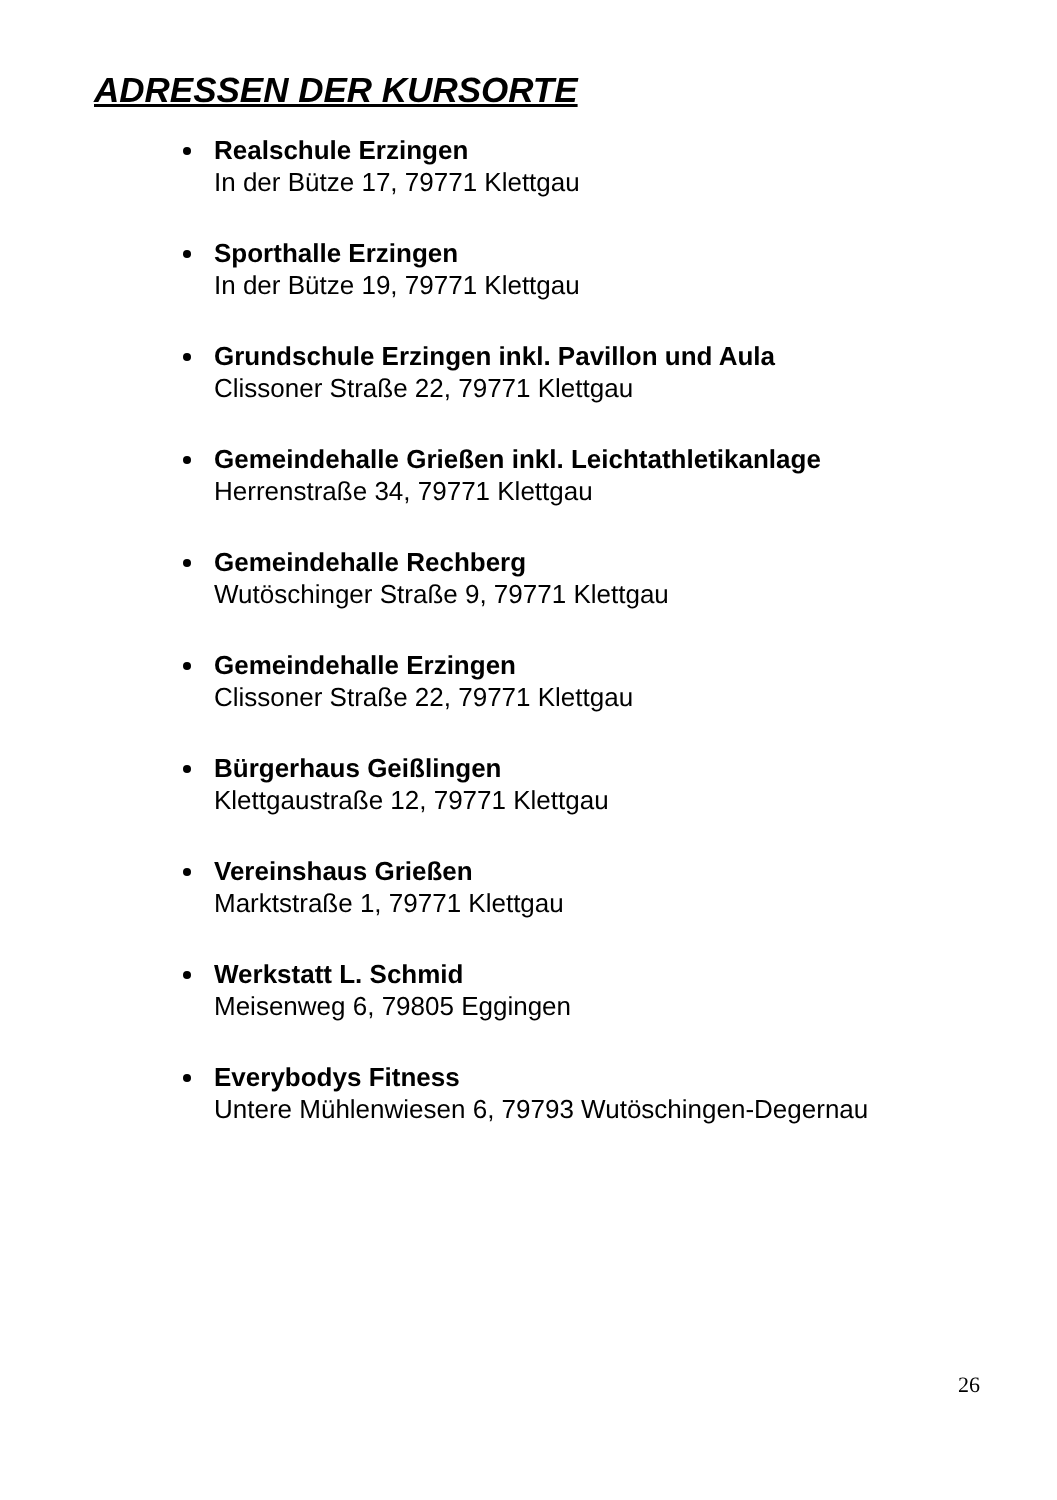ADRESSEN DER KURSORTE
Realschule Erzingen
In der Bütze 17, 79771 Klettgau
Sporthalle Erzingen
In der Bütze 19, 79771 Klettgau
Grundschule Erzingen inkl. Pavillon und Aula
Clissoner Straße 22, 79771 Klettgau
Gemeindehalle Grießen inkl. Leichtathletikanlage
Herrenstraße 34, 79771 Klettgau
Gemeindehalle Rechberg
Wutöschinger Straße 9, 79771 Klettgau
Gemeindehalle Erzingen
Clissoner Straße 22, 79771 Klettgau
Bürgerhaus Geißlingen
Klettgaustraße 12, 79771 Klettgau
Vereinshaus Grießen
Marktstraße 1, 79771 Klettgau
Werkstatt L. Schmid
Meisenweg 6, 79805 Eggingen
Everybodys Fitness
Untere Mühlenwiesen 6, 79793 Wutöschingen-Degernau
26